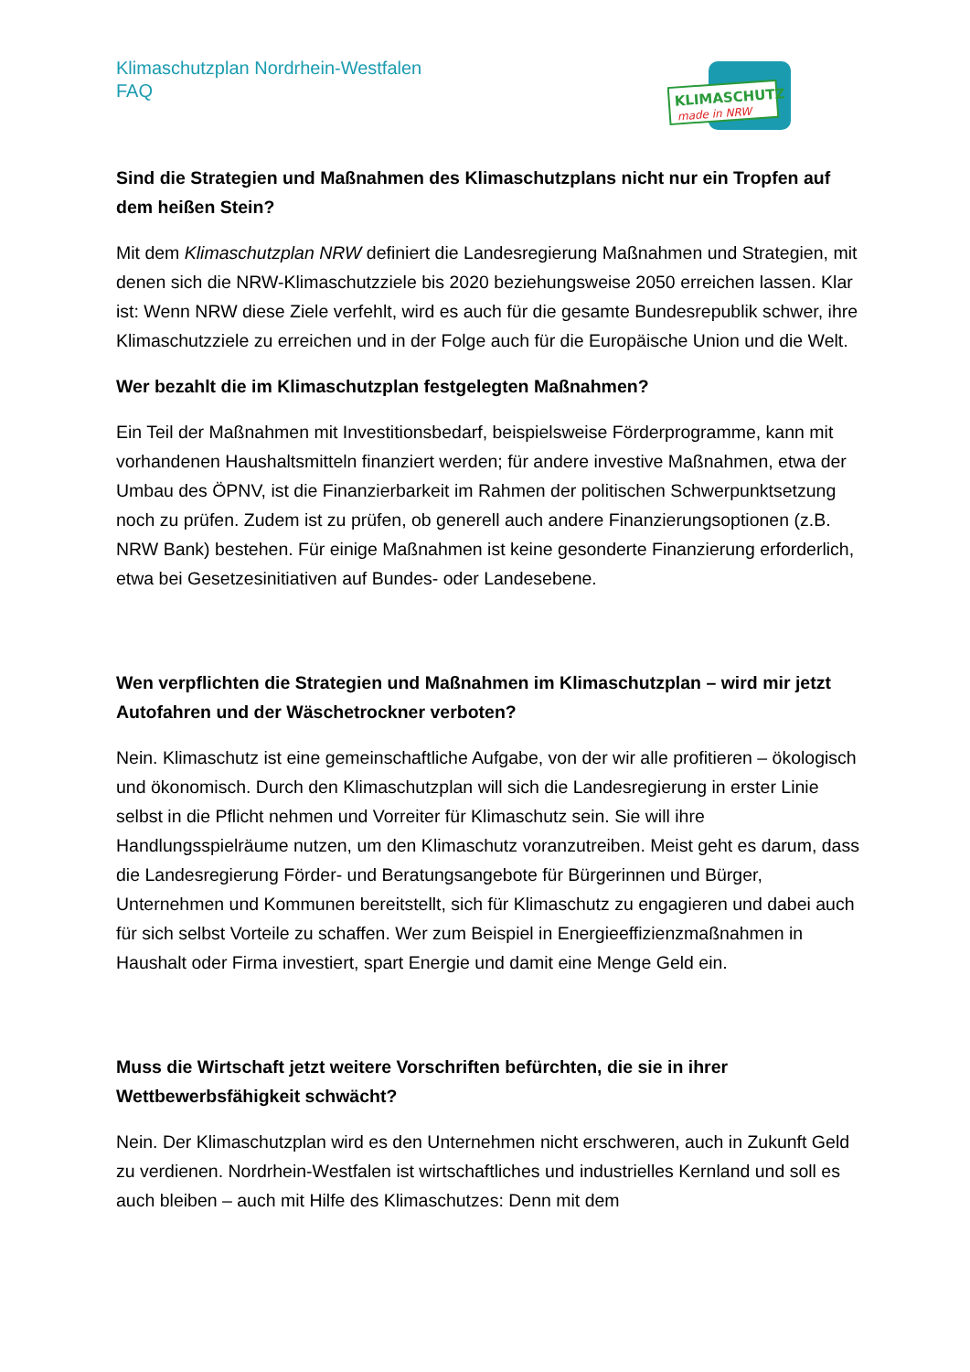Klimaschutzplan Nordrhein-Westfalen
FAQ
KLIMASCHUTZ
made in NRW
Sind die Strategien und Maßnahmen des Klimaschutzplans nicht nur ein Tropfen auf dem heißen Stein?
Mit dem Klimaschutzplan NRW definiert die Landesregierung Maßnahmen und Strategien, mit denen sich die NRW-Klimaschutzziele bis 2020 beziehungsweise 2050 erreichen lassen. Klar ist: Wenn NRW diese Ziele verfehlt, wird es auch für die gesamte Bundesrepublik schwer, ihre Klimaschutzziele zu erreichen und in der Folge auch für die Europäische Union und die Welt.
Wer bezahlt die im Klimaschutzplan festgelegten Maßnahmen?
Ein Teil der Maßnahmen mit Investitionsbedarf, beispielsweise Förderprogramme, kann mit vorhandenen Haushaltsmitteln finanziert werden; für andere investive Maßnahmen, etwa der Umbau des ÖPNV, ist die Finanzierbarkeit im Rahmen der politischen Schwerpunktsetzung noch zu prüfen. Zudem ist zu prüfen, ob generell auch andere Finanzierungsoptionen (z.B. NRW Bank) bestehen. Für einige Maßnahmen ist keine gesonderte Finanzierung erforderlich, etwa bei Gesetzesinitiativen auf Bundes- oder Landesebene.
Wen verpflichten die Strategien und Maßnahmen im Klimaschutzplan – wird mir jetzt Autofahren und der Wäschetrockner verboten?
Nein. Klimaschutz ist eine gemeinschaftliche Aufgabe, von der wir alle profitieren – ökologisch und ökonomisch. Durch den Klimaschutzplan will sich die Landesregierung in erster Linie selbst in die Pflicht nehmen und Vorreiter für Klimaschutz sein. Sie will ihre Handlungsspielräume nutzen, um den Klimaschutz voranzutreiben. Meist geht es darum, dass die Landesregierung Förder- und Beratungsangebote für Bürgerinnen und Bürger, Unternehmen und Kommunen bereitstellt, sich für Klimaschutz zu engagieren und dabei auch für sich selbst Vorteile zu schaffen. Wer zum Beispiel in Energieeffizienzmaßnahmen in Haushalt oder Firma investiert, spart Energie und damit eine Menge Geld ein.
Muss die Wirtschaft jetzt weitere Vorschriften befürchten, die sie in ihrer Wettbewerbsfähigkeit schwächt?
Nein. Der Klimaschutzplan wird es den Unternehmen nicht erschweren, auch in Zukunft Geld zu verdienen. Nordrhein-Westfalen ist wirtschaftliches und industrielles Kernland und soll es auch bleiben – auch mit Hilfe des Klimaschutzes: Denn mit dem